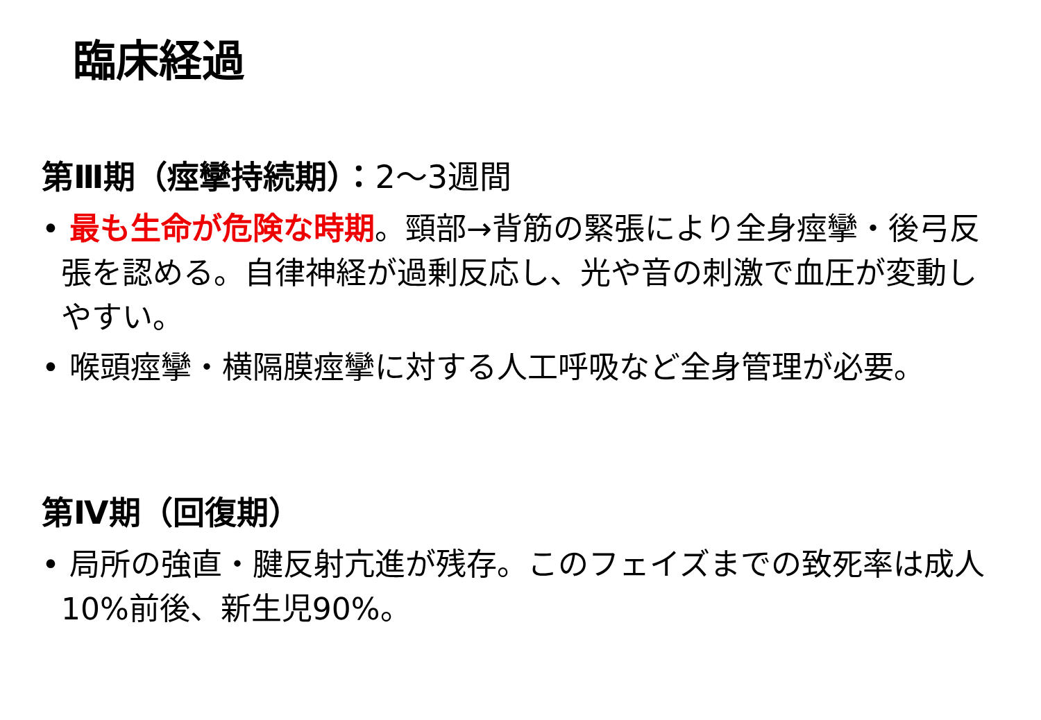臨床経過
第Ⅲ期（痙攣持続期）：2～3週間
• 最も生命が危険な時期。頸部→背筋の緊張により全身痙攣・後弓反張を認める。自律神経が過剰反応し、光や音の刺激で血圧が変動しやすい。
• 喉頭痙攣・横隔膜痙攣に対する人工呼吸など全身管理が必要。
第Ⅳ期（回復期）
• 局所の強直・腱反射亢進が残存。このフェイズまでの致死率は成人10%前後、新生児90%。